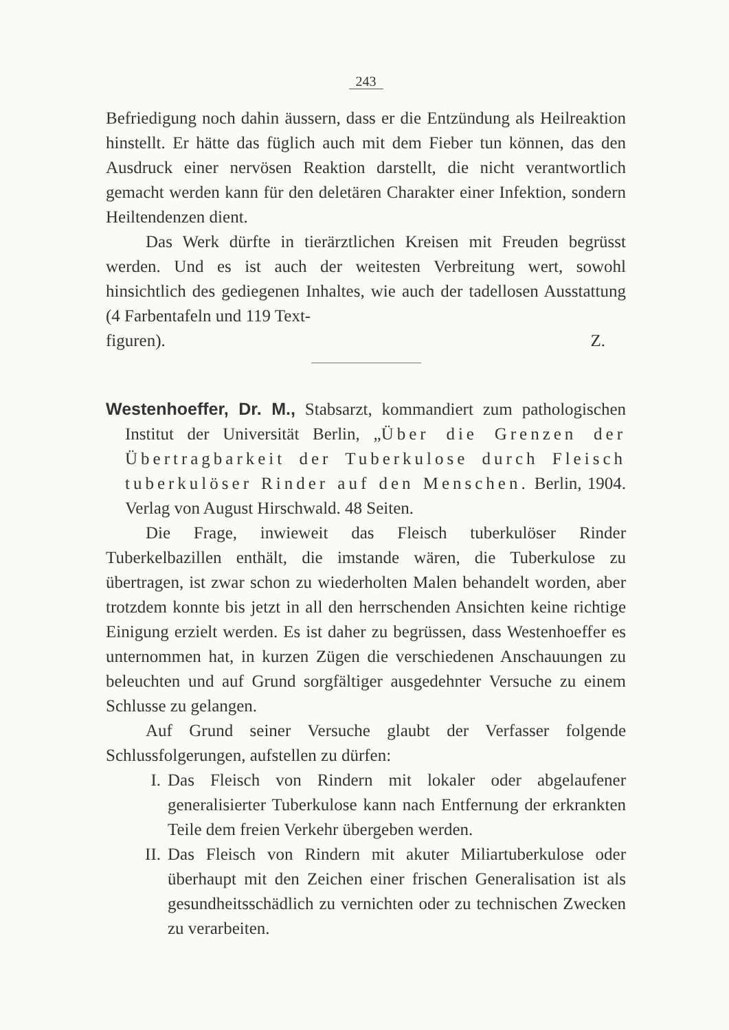243
Befriedigung noch dahin äussern, dass er die Entzündung als Heilreaktion hinstellt. Er hätte das füglich auch mit dem Fieber tun können, das den Ausdruck einer nervösen Reaktion darstellt, die nicht verantwortlich gemacht werden kann für den deletären Charakter einer Infektion, sondern Heiltendenzen dient.
Das Werk dürfte in tierärztlichen Kreisen mit Freuden begrüsst werden. Und es ist auch der weitesten Verbreitung wert, sowohl hinsichtlich des gediegenen Inhaltes, wie auch der tadellosen Ausstattung (4 Farbentafeln und 119 Text-
figuren). Z.
Westenhoeffer, Dr. M., Stabsarzt, kommandiert zum pathologischen Institut der Universität Berlin, „Über die Grenzen der Übertragbarkeit der Tuberkulose durch Fleisch tuberkulöser Rinder auf den Menschen. Berlin, 1904. Verlag von August Hirschwald. 48 Seiten.
Die Frage, inwieweit das Fleisch tuberkulöser Rinder Tuberkelbazillen enthält, die imstande wären, die Tuberkulose zu übertragen, ist zwar schon zu wiederholten Malen behandelt worden, aber trotzdem konnte bis jetzt in all den herrschenden Ansichten keine richtige Einigung erzielt werden. Es ist daher zu begrüssen, dass Westenhoeffer es unternommen hat, in kurzen Zügen die verschiedenen Anschauungen zu beleuchten und auf Grund sorgfältiger ausgedehnter Versuche zu einem Schlusse zu gelangen.
Auf Grund seiner Versuche glaubt der Verfasser folgende Schlussfolgerungen, aufstellen zu dürfen:
I. Das Fleisch von Rindern mit lokaler oder abgelaufener generalisierter Tuberkulose kann nach Entfernung der erkrankten Teile dem freien Verkehr übergeben werden.
II. Das Fleisch von Rindern mit akuter Miliartuberkulose oder überhaupt mit den Zeichen einer frischen Generalisation ist als gesundheitsschädlich zu vernichten oder zu technischen Zwecken zu verarbeiten.